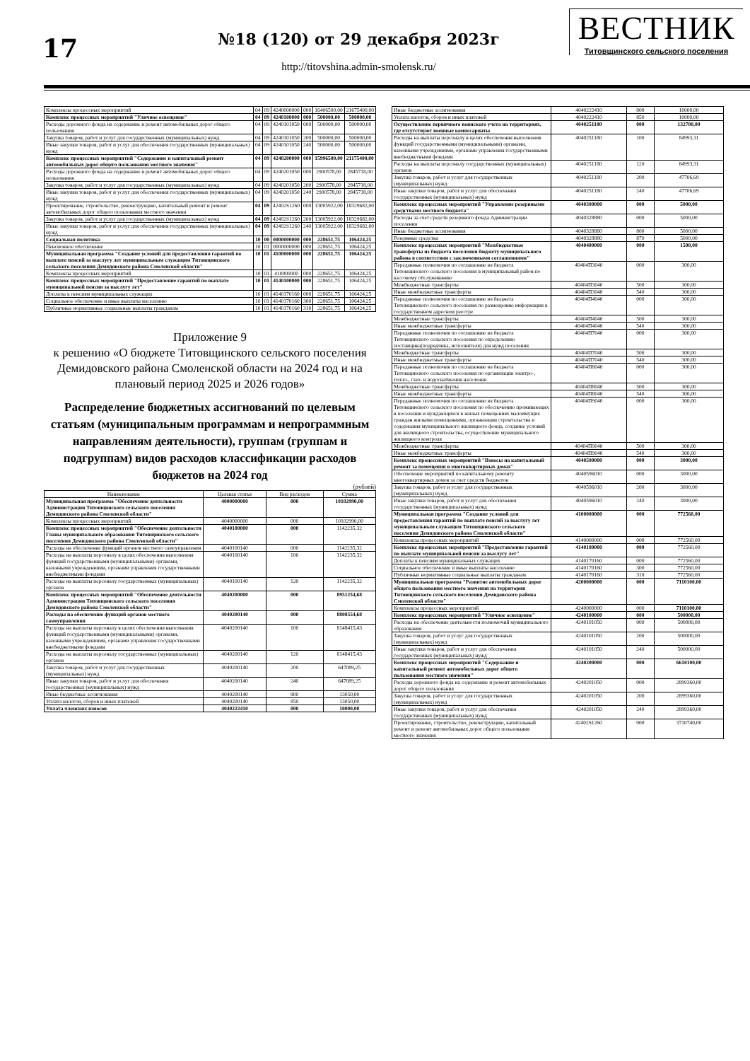17
№18 (120) от 29 декабря 2023г
http://titovshina.admin-smolensk.ru/
ВЕСТНИК
Титовщинского сельского поселения
| Комплексы процессных мероприятий | 04 | 09 | 4240000000 | 000 | 16406500,00 | 21675400,00 |
| Комплекс процессных мероприятий "Уличное освещение" | 04 | 09 | 4240100000 | 000 | 500000,00 | 500000,00 |
| Расходы дорожного фонда на содержание и ремонт автомобильных дорог общего пользования | 04 | 09 | 4240101050 | 000 | 500000,00 | 500000,00 |
| Закупка товаров, работ и услуг для государственных (муниципальных) нужд | 04 | 09 | 4240101050 | 200 | 500000,00 | 500000,00 |
| Иные закупки товаров, работ и услуг для обеспечения государственных (муниципальных) нужд | 04 | 09 | 4240101050 | 240 | 500000,00 | 500000,00 |
| Комплекс процессных мероприятий "Содержание и капитальный ремонт автомобильных дорог общего пользования местного значения" | 04 | 09 | 4240200000 | 000 | 15996500,00 | 21175400,00 |
| Расходы дорожного фонда на содержание и ремонт автомобильных дорог общего пользования | 04 | 09 | 4240201050 | 000 | 2900578,00 | 2845718,00 |
| Закупка товаров, работ и услуг для государственных (муниципальных) нужд | 04 | 09 | 4240201050 | 200 | 2900578,00 | 2845718,00 |
| Иные закупки товаров, работ и услуг для обеспечения государственных (муниципальных) нужд | 04 | 09 | 4240201050 | 240 | 2900578,00 | 2845718,00 |
| Проектирование, строительство, реконструкцию, капитальный ремонт и ремонт автомобильных дорог общего пользования местного значения | 04 | 09 | 42402S1260 | 000 | 13005922,00 | 18329682,00 |
| Закупка товаров, работ и услуг для государственных (муниципальных) нужд | 04 | 09 | 42402S1260 | 200 | 13005922,00 | 18329682,00 |
| Иные закупки товаров, работ и услуг для обеспечения государственных (муниципальных) нужд | 04 | 09 | 42402S1260 | 240 | 13005922,00 | 18329682,00 |
| Социальная политика | 10 | 00 | 0000000000 | 000 | 228651,75 | 106424,25 |
| Пенсионное обеспечение | 10 | 01 | 0000000000 | 000 | 228651,75 | 106424,25 |
| Муниципальная программа "Создание условий для предоставления гарантий по выплате пенсий за выслугу лет муниципальным служащим Титовщинского сельского поселения Демидовского района Смоленской области" | 10 | 01 | 4100000000 | 000 | 228651,75 | 106424,25 |
| Комплексы процессных мероприятий | 10 | 01 | 410000000 | 000 | 228651,75 | 106424,25 |
| Комплекс процессных мероприятий "Предоставление гарантий по выплате муниципальной пенсии за выслугу лет" | 10 | 01 | 4140100000 | 000 | 228651,75 | 106424,25 |
| Доплаты к пенсиям муниципальных служащих | 10 | 01 | 4140170160 | 000 | 228651,75 | 106424,25 |
| Социальное обеспечение и иные выплаты населению | 10 | 01 | 4140170160 | 300 | 228651,75 | 106424,25 |
| Публичные нормативные социальные выплаты гражданам | 10 | 01 | 4140170160 | 310 | 228651,75 | 106424,25 |
Приложение 9
к решению «О бюджете Титовщинского сельского поселения Демидовского района Смоленской области на 2024 год и на плановый период 2025 и 2026 годов»
Распределение бюджетных ассигнований по целевым статьям (муниципальным программам и непрограммным направлениям деятельности), группам (группам и подгруппам) видов расходов классификации расходов бюджетов на 2024 год
(рублей)
| Наименование | Целевая статья | Вид расходов | Сумма |
| --- | --- | --- | --- |
| Муниципальная программа "Обеспечение деятельности Администрации Титовщинского сельского поселения Демидовского района Смоленской области" | 4000000000 | 000 | 10102990,00 |
| Комплексы процессных мероприятий | 4040000000 | 000 | 10102990,00 |
| Комплекс процессных мероприятий "Обеспечение деятельности Главы муниципального образования Титовщинского сельского поселения Демидовского района Смоленской области" | 4040100000 | 000 | 1142235,32 |
| Расходы на обеспечение функций органов местного самоуправления | 4040100140 | 000 | 1142235,32 |
| Расходы на выплаты персоналу в целях обеспечения выполнения функций государственными (муниципальными) органами, казенными учреждениями, органами управления государственными внебюджетными фондами | 4040100140 | 100 | 1142235,32 |
| Расходы на выплаты персоналу государственных (муниципальных) органов | 4040100140 | 120 | 1142235,32 |
| Комплекс процессных мероприятий "Обеспечение деятельности Администрации Титовщинского сельского поселения Демидовского района Смоленской области" | 4040200000 | 000 | 8951254,68 |
| Расходы на обеспечение функций органов местного самоуправления | 4040200140 | 000 | 8808554,68 |
| Расходы на выплаты персоналу в целях обеспечения выполнения функций государственными (муниципальными) органами, казенными учреждениями, органами управления государственными внебюджетными фондами | 4040200140 | 100 | 8148415,43 |
| Расходы на выплаты персоналу государственных (муниципальных) органов | 4040200140 | 120 | 8148415,43 |
| Закупка товаров, работ и услуг для государственных (муниципальных) нужд | 4040200140 | 200 | 647089,25 |
| Иные закупки товаров, работ и услуг для обеспечения государственных (муниципальных) нужд | 4040200140 | 240 | 647089,25 |
| Иные бюджетные ассигнования | 4040200140 | 800 | 13050,00 |
| Уплата налогов, сборов и иных платежей | 4040200140 | 850 | 13050,00 |
| Уплата членских взносов | 4040222410 | 000 | 10000,00 |
| Иные бюджетные ассигнования | 4040222410 | 800 | 10000,00 |
| Уплата налогов, сборов и иных платежей | 4040222410 | 850 | 10000,00 |
| Осуществление первичного воинского учета на территориях, где отсутствуют военные комиссариаты | 4040251180 | 000 | 132700,00 |
| Расходы на выплаты персоналу в целях обеспечения выполнения функций государственными (муниципальными) органами, казенными учреждениями, органами управления государственными внебюджетными фондами | 4040251180 | 100 | 84993,31 |
| Расходы на выплаты персоналу государственных (муниципальных) органов | 4040251180 | 120 | 84993,31 |
| Закупка товаров, работ и услуг для государственных (муниципальных) нужд | 4040251180 | 200 | 47706,69 |
| Иные закупки товаров, работ и услуг для обеспечения государственных (муниципальных) нужд | 4040251180 | 240 | 47706,69 |
| Комплекс процессных мероприятий "Управление резервными средствами местного бюджета" | 4040300000 | 000 | 5000,00 |
| Расходы за счет средств резервного фонда Администрации поселения | 4040328880 | 000 | 5000,00 |
| Иные бюджетные ассигнования | 4040328880 | 800 | 5000,00 |
| Резервные средства | 4040328880 | 870 | 5000,00 |
| Комплекс процессных мероприятий "Межбюджетные трансферты из бюджета поселения бюджету муниципального района в соответствии с заключенными соглашениями" | 4040400000 | 000 | 1500,00 |
| Переданные полномочия по соглашению из бюджета Титовщинского сельского поселения в муниципальный район по кассовому обслуживанию | 40404П3040 | 000 | 300,00 |
| Межбюджетные трансферты | 40404П3040 | 500 | 300,00 |
| Иные межбюджетные трансферты | 40404П3040 | 540 | 300,00 |
| Переданные полномочия по соглашению из бюджета Титовщинского сельского поселения по размещению информации в государственном адресном реестре | 40404П4040 | 000 | 300,00 |
| Межбюджетные трансферты | 40404П4040 | 500 | 300,00 |
| Иные межбюджетные трансферты | 40404П4040 | 540 | 300,00 |
| Переданные полномочия по соглашению из бюджета Титовщинского сельского поселения по определению поставщика(подрядчика, исполнителя) для нужд поселения | 40404П7040 | 000 | 300,00 |
| Межбюджетные трансферты | 40404П7040 | 500 | 300,00 |
| Иные межбюджетные трансферты | 40404П7040 | 540 | 300,00 |
| Переданные полномочия по соглашению из бюджета Титовщинского сельского поселения по организации электро-, тепло-, газо- и водоснабжения населения | 40404П8040 | 000 | 300,00 |
| Межбюджетные трансферты | 40404П8040 | 500 | 300,00 |
| Иные межбюджетные трансферты | 40404П8040 | 540 | 300,00 |
| Переданные полномочия по соглашению из бюджета Титовщинского сельского поселения по обеспечению проживающих в поселении и нуждающихся в жилых помещениях малоимущих граждан жилыми помещениями, организации строительства и содержания муниципального жилищного фонда, создание условий для жилищного строительства, осуществление муниципального жилищного контроля | 40404П9040 | 000 | 300,00 |
| Межбюджетные трансферты | 40404П9040 | 500 | 300,00 |
| Иные межбюджетные трансферты | 40404П9040 | 540 | 300,00 |
| Комплекс процессных мероприятий "Взносы на капитальный ремонт за помещения в многоквартирных домах" | 4040500000 | 000 | 3000,00 |
| Обеспечение мероприятий по капитальному ремонту многоквартирных домов за счет средств бюджетов | 4040596010 | 000 | 3000,00 |
| Закупка товаров, работ и услуг для государственных (муниципальных) нужд | 4040596010 | 200 | 3000,00 |
| Иные закупки товаров, работ и услуг для обеспечения государственных (муниципальных) нужд | 4040596010 | 240 | 3000,00 |
| Муниципальная программа "Создание условий для предоставления гарантий по выплате пенсий за выслугу лет муниципальным служащим Титовщинского сельского поселения Демидовского района Смоленской области" | 4100000000 | 000 | 772560,00 |
| Комплексы процессных мероприятий | 4140000000 | 000 | 772560,00 |
| Комплекс процессных мероприятий "Предоставление гарантий по выплате муниципальной пенсии за выслугу лет" | 4140100000 | 000 | 772560,00 |
| Доплаты к пенсиям муниципальных служащих | 4140170160 | 000 | 772560,00 |
| Социальное обеспечение и иные выплаты населению | 4140170160 | 300 | 772560,00 |
| Публичные нормативные социальные выплаты гражданам | 4140170160 | 310 | 772560,00 |
| Муниципальная программа "Развитие автомобильных дорог общего пользования местного значения на территории Титовщинского сельского поселения Демидовского района Смоленской области" | 4200000000 | 000 | 7110100,00 |
| Комплексы процессных мероприятий | 4240000000 | 000 | 7110100,00 |
| Комплекс процессных мероприятий "Уличное освещение" | 4240100000 | 000 | 500000,00 |
| Расходы на обеспечение деятельности полномочий муниципального образования | 4240101050 | 000 | 500000,00 |
| Закупка товаров, работ и услуг для государственных (муниципальных) нужд | 4240101050 | 200 | 500000,00 |
| Иные закупки товаров, работ и услуг для обеспечения государственных (муниципальных) нужд | 4240101050 | 240 | 500000,00 |
| Комплекс процессных мероприятий "Содержание и капитальный ремонт автомобильных дорог общего пользования местного значения" | 4240200000 | 000 | 6610100,00 |
| Расходы дорожного фонда на содержание и ремонт автомобильных дорог общего пользования | 4240201050 | 000 | 2899360,00 |
| Закупка товаров, работ и услуг для государственных (муниципальных) нужд | 4240201050 | 200 | 2899360,00 |
| Иные закупки товаров, работ и услуг для обеспечения государственных (муниципальных) нужд | 4240201050 | 240 | 2899360,00 |
| Проектирование, строительство, реконструкцию, капитальный ремонт и ремонт автомобильных дорог общего пользования местного значения | 42402S1260 | 000 | 3710740,00 |